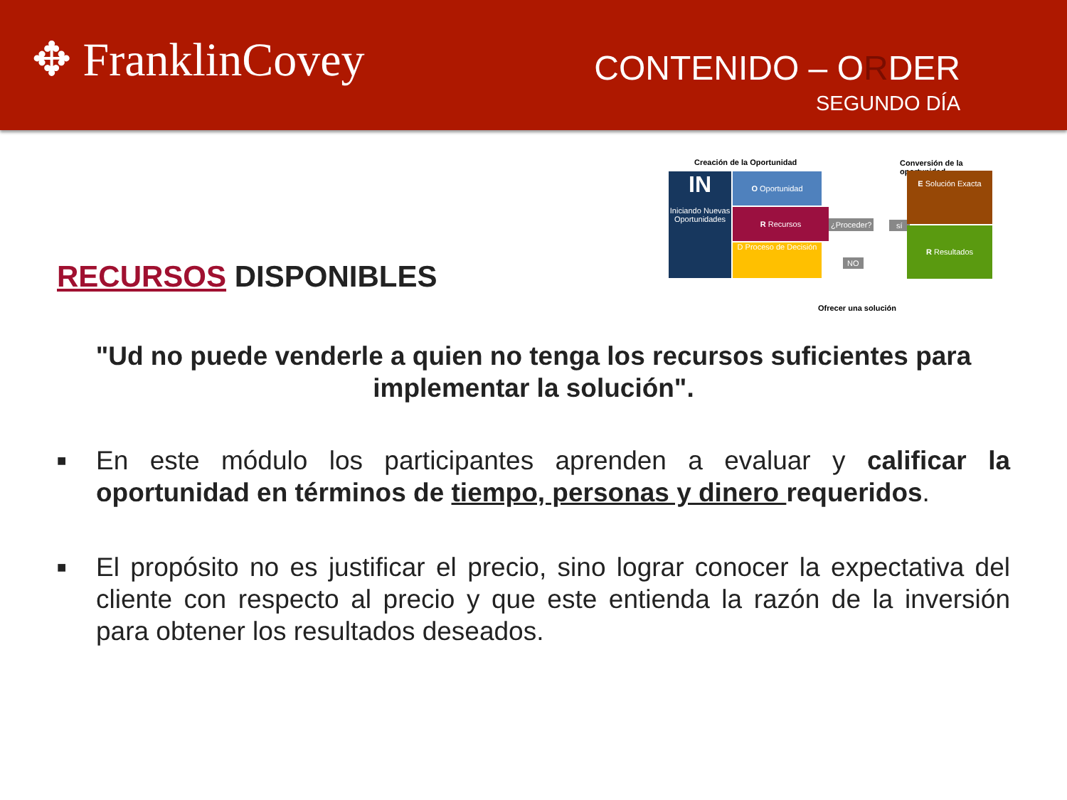✥ FranklinCovey
CONTENIDO – ORDER
SEGUNDO DÍA
RECURSOS DISPONIBLES
Creación de la Oportunidad Conversión de la oportunidad
IN
Iniciando Nuevas Oportunidades
O Oportunidad
R Recursos
D Proceso de Decisión
¿Proceder? sí
NO
E Solución Exacta
R Resultados
Ofrecer una solución
"Ud no puede venderle a quien no tenga los recursos suficientes para implementar la solución".
■ En este módulo los participantes aprenden a evaluar y calificar la oportunidad en términos de tiempo, personas y dinero requeridos.
■ El propósito no es justificar el precio, sino lograr conocer la expectativa del cliente con respecto al precio y que este entienda la razón de la inversión para obtener los resultados deseados.